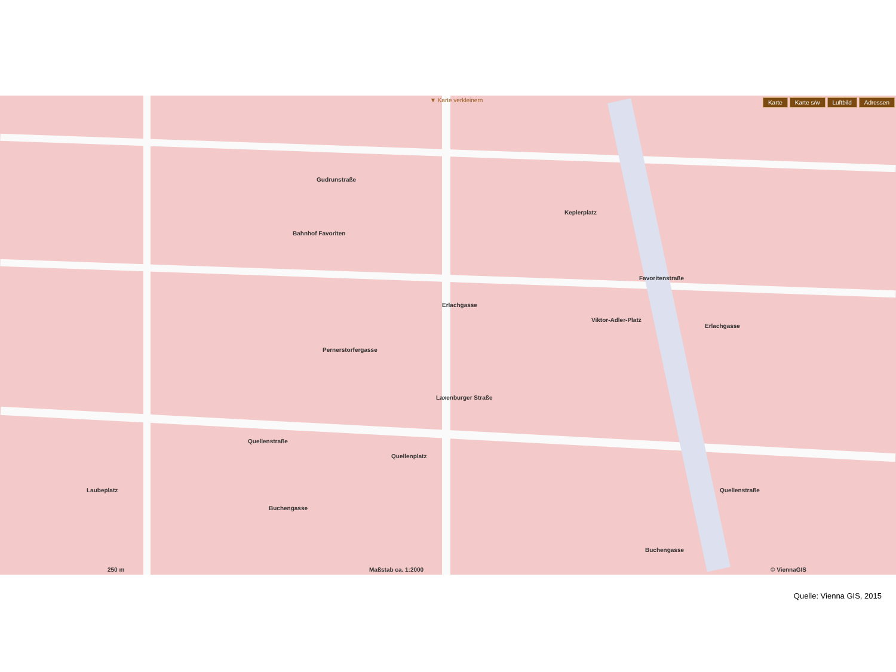Karte Karte s/w Luftbild Adressen
▼ Karte verkleinern
Gudrunstraße
Keplerplatz
Bahnhof Favoriten
Viktor-Adler-Platz
Erlachgasse
Pernerstorfergasse
Quellenstraße
Quellenplatz
Buchengasse
Laubeplatz
Erlachgasse
Quellenstraße
Buchengasse
Laxenburger Straße
Favoritenstraße
250 m Maßstab ca. 1:2000 © ViennaGIS
Quelle: Vienna GIS, 2015